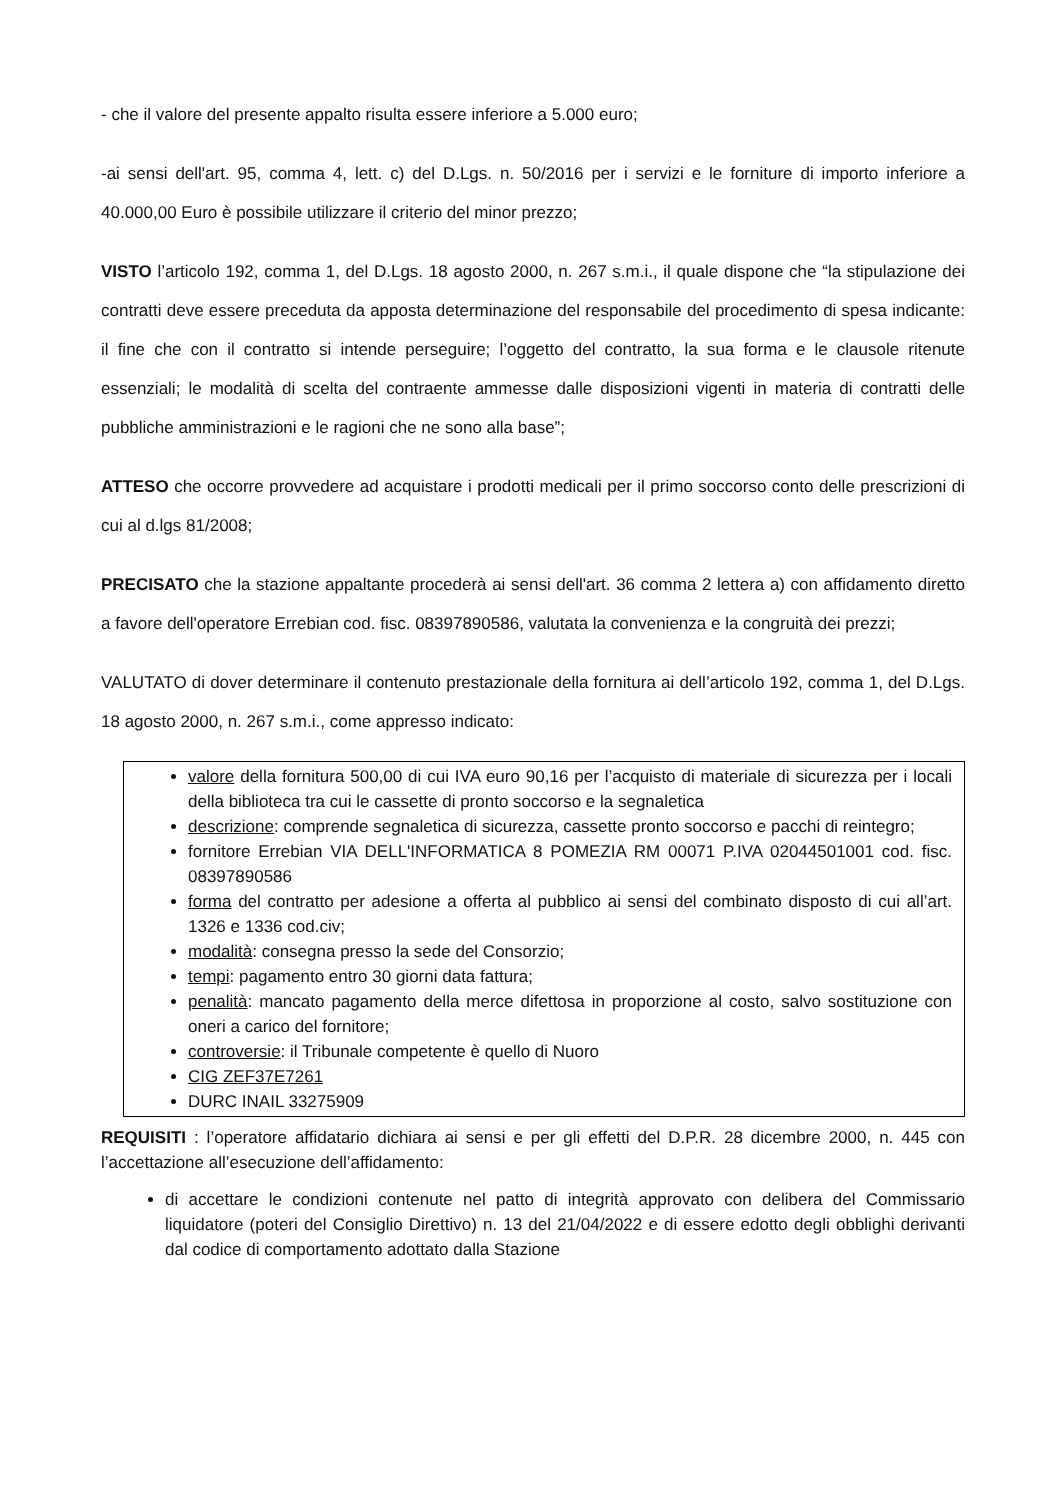- che il valore del presente appalto risulta essere inferiore a 5.000 euro;
-ai sensi dell'art. 95, comma 4, lett. c) del D.Lgs. n. 50/2016 per i servizi e le forniture di importo inferiore a 40.000,00 Euro è possibile utilizzare il criterio del minor prezzo;
VISTO l’articolo 192, comma 1, del D.Lgs. 18 agosto 2000, n. 267 s.m.i., il quale dispone che “la stipulazione dei contratti deve essere preceduta da apposta determinazione del responsabile del procedimento di spesa indicante: il fine che con il contratto si intende perseguire; l’oggetto del contratto, la sua forma e le clausole ritenute essenziali; le modalità di scelta del contraente ammesse dalle disposizioni vigenti in materia di contratti delle pubbliche amministrazioni e le ragioni che ne sono alla base”;
ATTESO che occorre provvedere ad acquistare i prodotti medicali per il primo soccorso conto delle prescrizioni di cui al d.lgs 81/2008;
PRECISATO che la stazione appaltante procederà ai sensi dell'art. 36 comma 2 lettera a) con affidamento diretto a favore dell'operatore Errebian cod. fisc. 08397890586, valutata la convenienza e la congruità dei prezzi;
VALUTATO di dover determinare il contenuto prestazionale della fornitura ai dell’articolo 192, comma 1, del D.Lgs. 18 agosto 2000, n. 267 s.m.i., come appresso indicato:
valore della fornitura 500,00 di cui IVA euro 90,16 per l’acquisto di materiale di sicurezza per i locali della biblioteca tra cui le cassette di pronto soccorso e la segnaletica
descrizione: comprende segnaletica di sicurezza, cassette pronto soccorso e pacchi di reintegro;
fornitore Errebian VIA DELL'INFORMATICA 8 POMEZIA RM 00071 P.IVA 02044501001 cod. fisc. 08397890586
forma del contratto per adesione a offerta al pubblico ai sensi del combinato disposto di cui all’art. 1326 e 1336 cod.civ;
modalità: consegna presso la sede del Consorzio;
tempi: pagamento entro 30 giorni data fattura;
penalità: mancato pagamento della merce difettosa in proporzione al costo, salvo sostituzione con oneri a carico del fornitore;
controversie: il Tribunale competente è quello di Nuoro
CIG ZEF37E7261
DURC INAIL 33275909
REQUISITI : l’operatore affidatario dichiara ai sensi e per gli effetti del D.P.R. 28 dicembre 2000, n. 445 con l’accettazione all’esecuzione dell’affidamento:
di accettare le condizioni contenute nel patto di integrità approvato con delibera del Commissario liquidatore (poteri del Consiglio Direttivo) n. 13 del 21/04/2022 e di essere edotto degli obblighi derivanti dal codice di comportamento adottato dalla Stazione